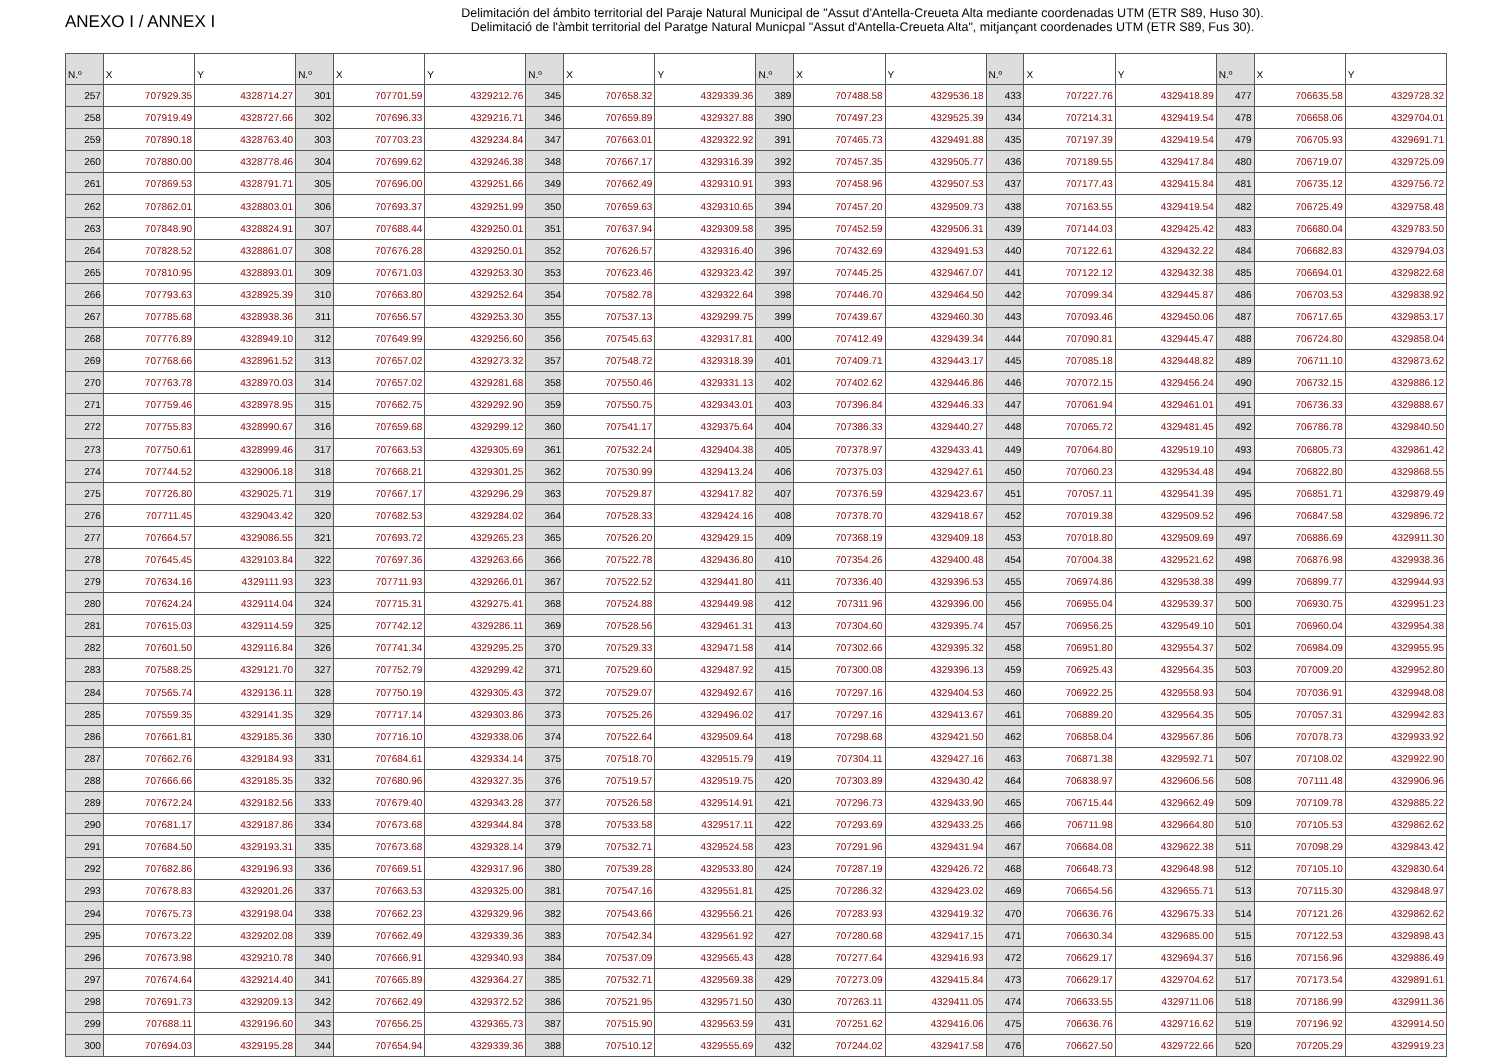ANEXO I / ANNEX I
Delimitación del ámbito territorial del Paraje Natural Municipal de "Assut d'Antella-Creueta Alta mediante coordenadas UTM (ETR S89, Huso 30).
Delimitació de l'àmbit territorial del Paratge Natural Municpal "Assut d'Antella-Creueta Alta", mitjançant coordenades UTM (ETR S89, Fus 30).
| N.º | X | Y | N.º | X | Y | N.º | X | Y | N.º | X | Y | N.º | X | Y | N.º | X | Y |
| --- | --- | --- | --- | --- | --- | --- | --- | --- | --- | --- | --- | --- | --- | --- | --- | --- | --- |
| 257 | 707929.35 | 4328714.27 | 301 | 707701.59 | 4329212.76 | 345 | 707658.32 | 4329339.36 | 389 | 707488.58 | 4329536.18 | 433 | 707227.76 | 4329418.89 | 477 | 706635.58 | 4329728.32 |
| 258 | 707919.49 | 4328727.66 | 302 | 707696.33 | 4329216.71 | 346 | 707659.89 | 4329327.88 | 390 | 707497.23 | 4329525.39 | 434 | 707214.31 | 4329419.54 | 478 | 706658.06 | 4329704.01 |
| 259 | 707890.18 | 4328763.40 | 303 | 707703.23 | 4329234.84 | 347 | 707663.01 | 4329322.92 | 391 | 707465.73 | 4329491.88 | 435 | 707197.39 | 4329419.54 | 479 | 706705.93 | 4329691.71 |
| 260 | 707880.00 | 4328778.46 | 304 | 707699.62 | 4329246.38 | 348 | 707667.17 | 4329316.39 | 392 | 707457.35 | 4329505.77 | 436 | 707189.55 | 4329417.84 | 480 | 706719.07 | 4329725.09 |
| 261 | 707869.53 | 4328791.71 | 305 | 707696.00 | 4329251.66 | 349 | 707662.49 | 4329310.91 | 393 | 707458.96 | 4329507.53 | 437 | 707177.43 | 4329415.84 | 481 | 706735.12 | 4329756.72 |
| 262 | 707862.01 | 4328803.01 | 306 | 707693.37 | 4329251.99 | 350 | 707659.63 | 4329310.65 | 394 | 707457.20 | 4329509.73 | 438 | 707163.55 | 4329419.54 | 482 | 706725.49 | 4329758.48 |
| 263 | 707848.90 | 4328824.91 | 307 | 707688.44 | 4329250.01 | 351 | 707637.94 | 4329309.58 | 395 | 707452.59 | 4329506.31 | 439 | 707144.03 | 4329425.42 | 483 | 706680.04 | 4329783.50 |
| 264 | 707828.52 | 4328861.07 | 308 | 707676.28 | 4329250.01 | 352 | 707626.57 | 4329316.40 | 396 | 707432.69 | 4329491.53 | 440 | 707122.61 | 4329432.22 | 484 | 706682.83 | 4329794.03 |
| 265 | 707810.95 | 4328893.01 | 309 | 707671.03 | 4329253.30 | 353 | 707623.46 | 4329323.42 | 397 | 707445.25 | 4329467.07 | 441 | 707122.12 | 4329432.38 | 485 | 706694.01 | 4329822.68 |
| 266 | 707793.63 | 4328925.39 | 310 | 707663.80 | 4329252.64 | 354 | 707582.78 | 4329322.64 | 398 | 707446.70 | 4329464.50 | 442 | 707099.34 | 4329445.87 | 486 | 706703.53 | 4329838.92 |
| 267 | 707785.68 | 4328938.36 | 311 | 707656.57 | 4329253.30 | 355 | 707537.13 | 4329299.75 | 399 | 707439.67 | 4329460.30 | 443 | 707093.46 | 4329450.06 | 487 | 706717.65 | 4329853.17 |
| 268 | 707776.89 | 4328949.10 | 312 | 707649.99 | 4329256.60 | 356 | 707545.63 | 4329317.81 | 400 | 707412.49 | 4329439.34 | 444 | 707090.81 | 4329445.47 | 488 | 706724.80 | 4329858.04 |
| 269 | 707768.66 | 4328961.52 | 313 | 707657.02 | 4329273.32 | 357 | 707548.72 | 4329318.39 | 401 | 707409.71 | 4329443.17 | 445 | 707085.18 | 4329448.82 | 489 | 706711.10 | 4329873.62 |
| 270 | 707763.78 | 4328970.03 | 314 | 707657.02 | 4329281.68 | 358 | 707550.46 | 4329331.13 | 402 | 707402.62 | 4329446.86 | 446 | 707072.15 | 4329456.24 | 490 | 706732.15 | 4329886.12 |
| 271 | 707759.46 | 4328978.95 | 315 | 707662.75 | 4329292.90 | 359 | 707550.75 | 4329343.01 | 403 | 707396.84 | 4329446.33 | 447 | 707061.94 | 4329461.01 | 491 | 706736.33 | 4329888.67 |
| 272 | 707755.83 | 4328990.67 | 316 | 707659.68 | 4329299.12 | 360 | 707541.17 | 4329375.64 | 404 | 707386.33 | 4329440.27 | 448 | 707065.72 | 4329481.45 | 492 | 706786.78 | 4329840.50 |
| 273 | 707750.61 | 4328999.46 | 317 | 707663.53 | 4329305.69 | 361 | 707532.24 | 4329404.38 | 405 | 707378.97 | 4329433.41 | 449 | 707064.80 | 4329519.10 | 493 | 706805.73 | 4329861.42 |
| 274 | 707744.52 | 4329006.18 | 318 | 707668.21 | 4329301.25 | 362 | 707530.99 | 4329413.24 | 406 | 707375.03 | 4329427.61 | 450 | 707060.23 | 4329534.48 | 494 | 706822.80 | 4329868.55 |
| 275 | 707726.80 | 4329025.71 | 319 | 707667.17 | 4329296.29 | 363 | 707529.87 | 4329417.82 | 407 | 707376.59 | 4329423.67 | 451 | 707057.11 | 4329541.39 | 495 | 706851.71 | 4329879.49 |
| 276 | 707711.45 | 4329043.42 | 320 | 707682.53 | 4329284.02 | 364 | 707528.33 | 4329424.16 | 408 | 707378.70 | 4329418.67 | 452 | 707019.38 | 4329509.52 | 496 | 706847.58 | 4329896.72 |
| 277 | 707664.57 | 4329086.55 | 321 | 707693.72 | 4329265.23 | 365 | 707526.20 | 4329429.15 | 409 | 707368.19 | 4329409.18 | 453 | 707018.80 | 4329509.69 | 497 | 706886.69 | 4329911.30 |
| 278 | 707645.45 | 4329103.84 | 322 | 707697.36 | 4329263.66 | 366 | 707522.78 | 4329436.80 | 410 | 707354.26 | 4329400.48 | 454 | 707004.38 | 4329521.62 | 498 | 706876.98 | 4329938.36 |
| 279 | 707634.16 | 4329111.93 | 323 | 707711.93 | 4329266.01 | 367 | 707522.52 | 4329441.80 | 411 | 707336.40 | 4329396.53 | 455 | 706974.86 | 4329538.38 | 499 | 706899.77 | 4329944.93 |
| 280 | 707624.24 | 4329114.04 | 324 | 707715.31 | 4329275.41 | 368 | 707524.88 | 4329449.98 | 412 | 707311.96 | 4329396.00 | 456 | 706955.04 | 4329539.37 | 500 | 706930.75 | 4329951.23 |
| 281 | 707615.03 | 4329114.59 | 325 | 707742.12 | 4329286.11 | 369 | 707528.56 | 4329461.31 | 413 | 707304.60 | 4329395.74 | 457 | 706956.25 | 4329549.10 | 501 | 706960.04 | 4329954.38 |
| 282 | 707601.50 | 4329116.84 | 326 | 707741.34 | 4329295.25 | 370 | 707529.33 | 4329471.58 | 414 | 707302.66 | 4329395.32 | 458 | 706951.80 | 4329554.37 | 502 | 706984.09 | 4329955.95 |
| 283 | 707588.25 | 4329121.70 | 327 | 707752.79 | 4329299.42 | 371 | 707529.60 | 4329487.92 | 415 | 707300.08 | 4329396.13 | 459 | 706925.43 | 4329564.35 | 503 | 707009.20 | 4329952.80 |
| 284 | 707565.74 | 4329136.11 | 328 | 707750.19 | 4329305.43 | 372 | 707529.07 | 4329492.67 | 416 | 707297.16 | 4329404.53 | 460 | 706922.25 | 4329558.93 | 504 | 707036.91 | 4329948.08 |
| 285 | 707559.35 | 4329141.35 | 329 | 707717.14 | 4329303.86 | 373 | 707525.26 | 4329496.02 | 417 | 707297.16 | 4329413.67 | 461 | 706889.20 | 4329564.35 | 505 | 707057.31 | 4329942.83 |
| 286 | 707661.81 | 4329185.36 | 330 | 707716.10 | 4329338.06 | 374 | 707522.64 | 4329509.64 | 418 | 707298.68 | 4329421.50 | 462 | 706858.04 | 4329567.86 | 506 | 707078.73 | 4329933.92 |
| 287 | 707662.76 | 4329184.93 | 331 | 707684.61 | 4329334.14 | 375 | 707518.70 | 4329515.79 | 419 | 707304.11 | 4329427.16 | 463 | 706871.38 | 4329592.71 | 507 | 707108.02 | 4329922.90 |
| 288 | 707666.66 | 4329185.35 | 332 | 707680.96 | 4329327.35 | 376 | 707519.57 | 4329519.75 | 420 | 707303.89 | 4329430.42 | 464 | 706838.97 | 4329606.56 | 508 | 707111.48 | 4329906.96 |
| 289 | 707672.24 | 4329182.56 | 333 | 707679.40 | 4329343.28 | 377 | 707526.58 | 4329514.91 | 421 | 707296.73 | 4329433.90 | 465 | 706715.44 | 4329662.49 | 509 | 707109.78 | 4329885.22 |
| 290 | 707681.17 | 4329187.86 | 334 | 707673.68 | 4329344.84 | 378 | 707533.58 | 4329517.11 | 422 | 707293.69 | 4329433.25 | 466 | 706711.98 | 4329664.80 | 510 | 707105.53 | 4329862.62 |
| 291 | 707684.50 | 4329193.31 | 335 | 707673.68 | 4329328.14 | 379 | 707532.71 | 4329524.58 | 423 | 707291.96 | 4329431.94 | 467 | 706684.08 | 4329622.38 | 511 | 707098.29 | 4329843.42 |
| 292 | 707682.86 | 4329196.93 | 336 | 707669.51 | 4329317.96 | 380 | 707539.28 | 4329533.80 | 424 | 707287.19 | 4329426.72 | 468 | 706648.73 | 4329648.98 | 512 | 707105.10 | 4329830.64 |
| 293 | 707678.83 | 4329201.26 | 337 | 707663.53 | 4329325.00 | 381 | 707547.16 | 4329551.81 | 425 | 707286.32 | 4329423.02 | 469 | 706654.56 | 4329655.71 | 513 | 707115.30 | 4329848.97 |
| 294 | 707675.73 | 4329198.04 | 338 | 707662.23 | 4329329.96 | 382 | 707543.66 | 4329556.21 | 426 | 707283.93 | 4329419.32 | 470 | 706636.76 | 4329675.33 | 514 | 707121.26 | 4329862.62 |
| 295 | 707673.22 | 4329202.08 | 339 | 707662.49 | 4329339.36 | 383 | 707542.34 | 4329561.92 | 427 | 707280.68 | 4329417.15 | 471 | 706630.34 | 4329685.00 | 515 | 707122.53 | 4329898.43 |
| 296 | 707673.98 | 4329210.78 | 340 | 707666.91 | 4329340.93 | 384 | 707537.09 | 4329565.43 | 428 | 707277.64 | 4329416.93 | 472 | 706629.17 | 4329694.37 | 516 | 707156.96 | 4329886.49 |
| 297 | 707674.64 | 4329214.40 | 341 | 707665.89 | 4329364.27 | 385 | 707532.71 | 4329569.38 | 429 | 707273.09 | 4329415.84 | 473 | 706629.17 | 4329704.62 | 517 | 707173.54 | 4329891.61 |
| 298 | 707691.73 | 4329209.13 | 342 | 707662.49 | 4329372.52 | 386 | 707521.95 | 4329571.50 | 430 | 707263.11 | 4329411.05 | 474 | 706633.55 | 4329711.06 | 518 | 707186.99 | 4329911.36 |
| 299 | 707688.11 | 4329196.60 | 343 | 707656.25 | 4329365.73 | 387 | 707515.90 | 4329563.59 | 431 | 707251.62 | 4329416.06 | 475 | 706636.76 | 4329716.62 | 519 | 707196.92 | 4329914.50 |
| 300 | 707694.03 | 4329195.28 | 344 | 707654.94 | 4329339.36 | 388 | 707510.12 | 4329555.69 | 432 | 707244.02 | 4329417.58 | 476 | 706627.50 | 4329722.66 | 520 | 707205.29 | 4329919.23 |